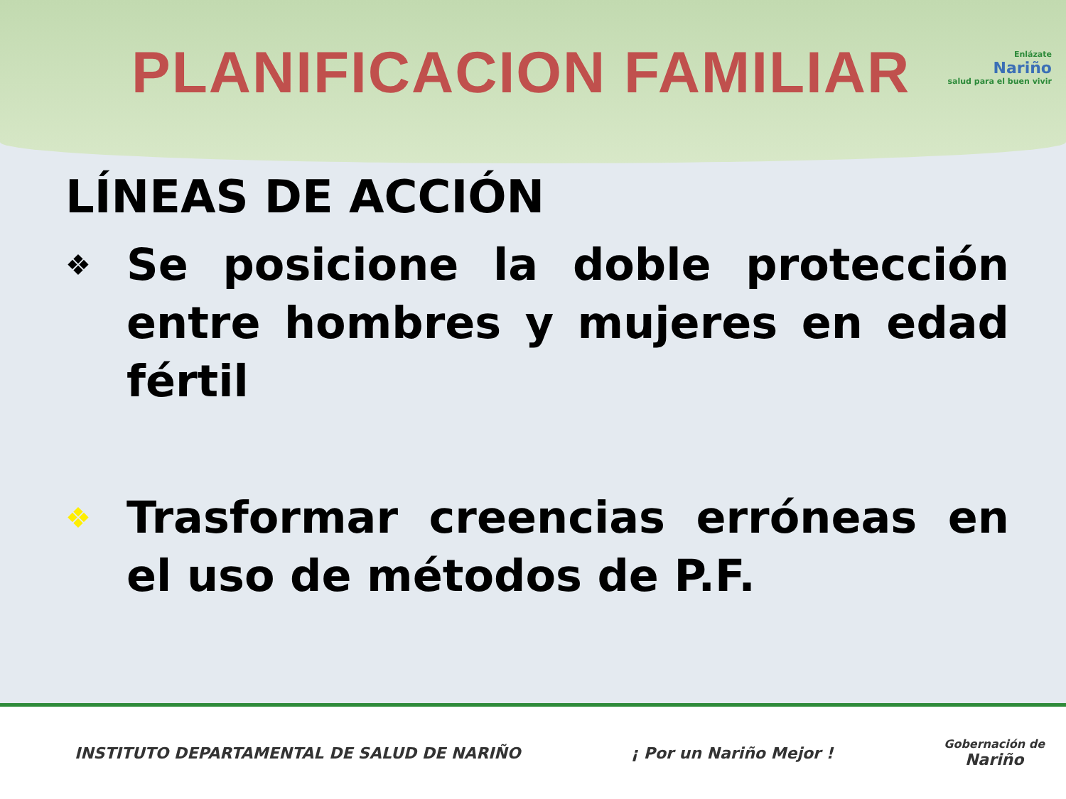PLANIFICACION FAMILIAR
Enlázate
Nariño
salud para el buen vivir
LÍNEAS DE ACCIÓN
❖ Se posicione la doble protección entre hombres y mujeres en edad fértil
❖ Trasformar creencias erróneas en el uso de métodos de P.F.
INSTITUTO DEPARTAMENTAL DE SALUD DE NARIÑO ¡ Por un Nariño Mejor ! Gobernación de
Nariño